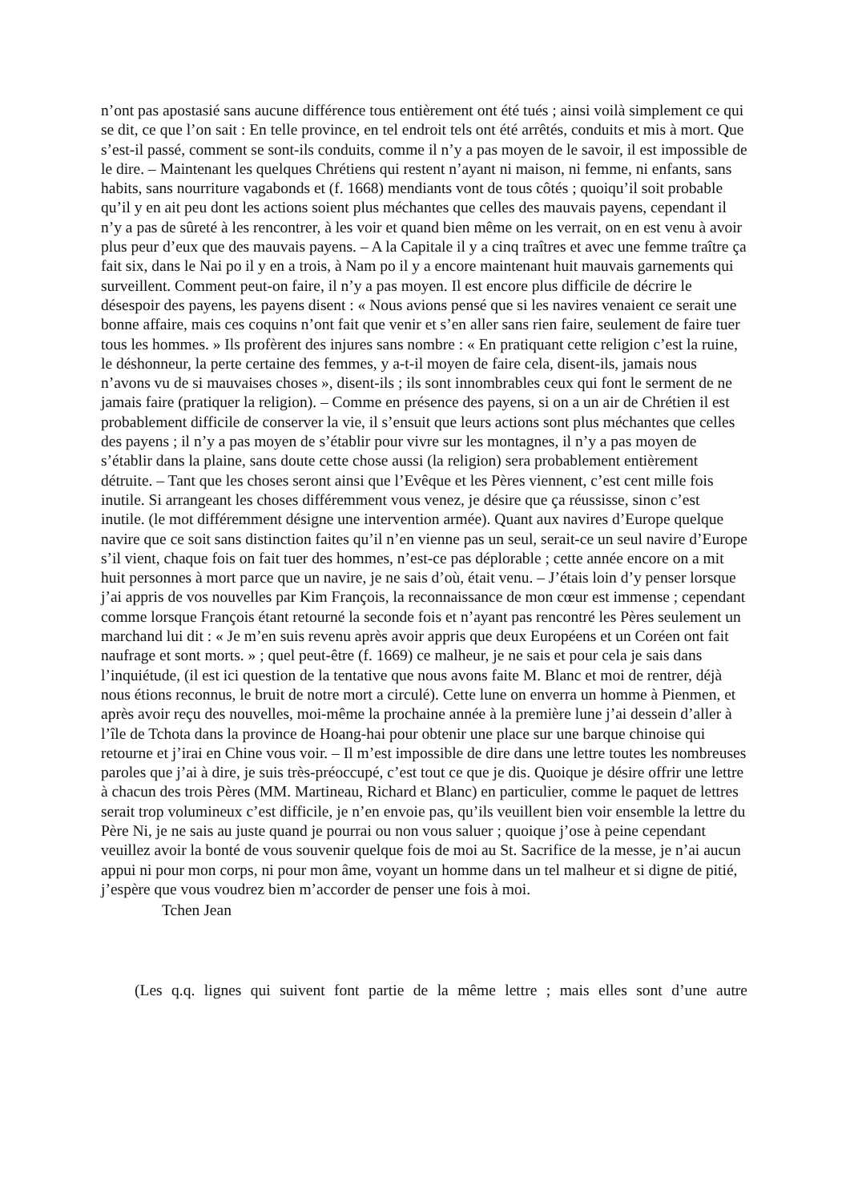n’ont pas apostasié sans aucune différence tous entièrement ont été tués ; ainsi voilà simplement ce qui se dit, ce que l’on sait : En telle province, en tel endroit tels ont été arrêtés, conduits et mis à mort. Que s’est-il passé, comment se sont-ils conduits, comme il n’y a pas moyen de le savoir, il est impossible de le dire. – Maintenant les quelques Chrétiens qui restent n’ayant ni maison, ni femme, ni enfants, sans habits, sans nourriture vagabonds et (f. 1668) mendiants vont de tous côtés ; quoiqu’il soit probable qu’il y en ait peu dont les actions soient plus méchantes que celles des mauvais payens, cependant il n’y a pas de sûreté à les rencontrer, à les voir et quand bien même on les verrait, on en est venu à avoir plus peur d’eux que des mauvais payens. – A la Capitale il y a cinq traîtres et avec une femme traître ça fait six, dans le Nai po il y en a trois, à Nam po il y a encore maintenant huit mauvais garnements qui surveillent. Comment peut-on faire, il n’y a pas moyen. Il est encore plus difficile de décrire le désespoir des payens, les payens disent : « Nous avions pensé que si les navires venaient ce serait une bonne affaire, mais ces coquins n’ont fait que venir et s’en aller sans rien faire, seulement de faire tuer tous les hommes. » Ils profèrent des injures sans nombre : « En pratiquant cette religion c’est la ruine, le déshonneur, la perte certaine des femmes, y a-t-il moyen de faire cela, disent-ils, jamais nous n’avons vu de si mauvaises choses », disent-ils ; ils sont innombrables ceux qui font le serment de ne jamais faire (pratiquer la religion). – Comme en présence des payens, si on a un air de Chrétien il est probablement difficile de conserver la vie, il s’ensuit que leurs actions sont plus méchantes que celles des payens ; il n’y a pas moyen de s’établir pour vivre sur les montagnes, il n’y a pas moyen de s’établir dans la plaine, sans doute cette chose aussi (la religion) sera probablement entièrement détruite. – Tant que les choses seront ainsi que l’Evêque et les Pères viennent, c’est cent mille fois inutile. Si arrangeant les choses différemment vous venez, je désire que ça réussisse, sinon c’est inutile. (le mot différemment désigne une intervention armée). Quant aux navires d’Europe quelque navire que ce soit sans distinction faites qu’il n’en vienne pas un seul, serait-ce un seul navire d’Europe s’il vient, chaque fois on fait tuer des hommes, n’est-ce pas déplorable ; cette année encore on a mit huit personnes à mort parce que un navire, je ne sais d’où, était venu. – J’étais loin d’y penser lorsque j’ai appris de vos nouvelles par Kim François, la reconnaissance de mon cœur est immense ; cependant comme lorsque François étant retourné la seconde fois et n’ayant pas rencontré les Pères seulement un marchand lui dit : « Je m’en suis revenu après avoir appris que deux Européens et un Coréen ont fait naufrage et sont morts. » ; quel peut-être (f. 1669) ce malheur, je ne sais et pour cela je sais dans l’inquiétude, (il est ici question de la tentative que nous avons faite M. Blanc et moi de rentrer, déjà nous étions reconnus, le bruit de notre mort a circulé). Cette lune on enverra un homme à Pienmen, et après avoir reçu des nouvelles, moi-même la prochaine année à la première lune j’ai dessein d’aller à l’île de Tchota dans la province de Hoang-hai pour obtenir une place sur une barque chinoise qui retourne et j’irai en Chine vous voir. – Il m’est impossible de dire dans une lettre toutes les nombreuses paroles que j’ai à dire, je suis très-préoccupé, c’est tout ce que je dis. Quoique je désire offrir une lettre à chacun des trois Pères (MM. Martineau, Richard et Blanc) en particulier, comme le paquet de lettres serait trop volumineux c’est difficile, je n’en envoie pas, qu’ils veuillent bien voir ensemble la lettre du Père Ni, je ne sais au juste quand je pourrai ou non vous saluer ; quoique j’ose à peine cependant veuillez avoir la bonté de vous souvenir quelque fois de moi au St. Sacrifice de la messe, je n’ai aucun appui ni pour mon corps, ni pour mon âme, voyant un homme dans un tel malheur et si digne de pitié, j’espère que vous voudrez bien m’accorder de penser une fois à moi.
Tchen Jean
(Les q.q. lignes qui suivent font partie de la même lettre ; mais elles sont d’une autre